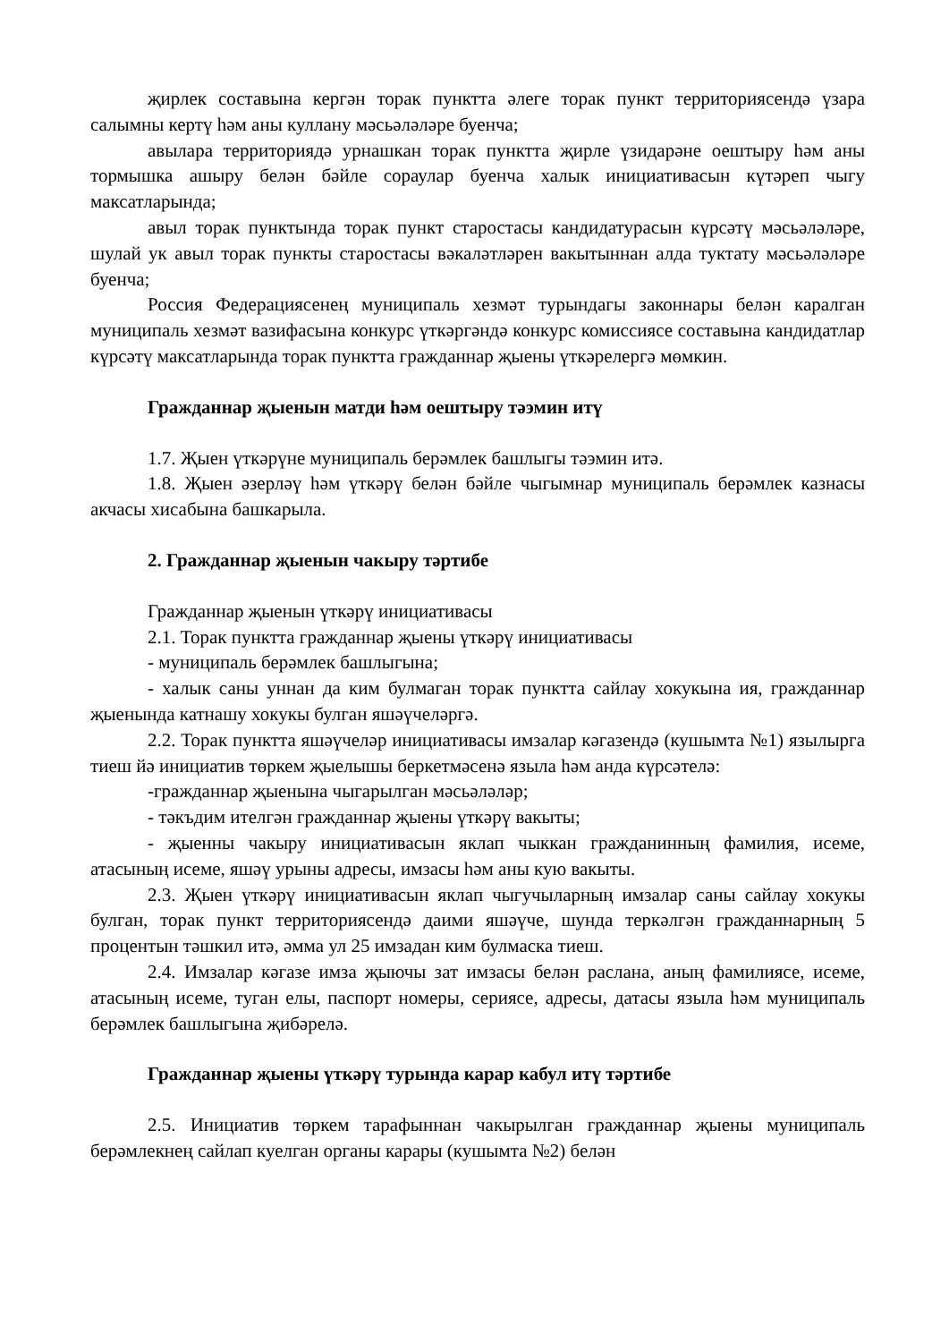җирлек составына кергән торак пунктта әлеге торак пункт территориясендә үзара салымны кертү һәм аны куллану мәсьәләләре буенча;
авылара территориядә урнашкан торак пунктта җирле үзидарәне оештыру һәм аны тормышка ашыру белән бәйле сораулар буенча халык инициативасын күтәреп чыгу максатларында;
авыл торак пунктында торак пункт старостасы кандидатурасын күрсәтү мәсьәләләре, шулай ук авыл торак пункты старостасы вәкаләтләрен вакытыннан алда туктату мәсьәләләре буенча;
Россия Федерациясенең муниципаль хезмәт турындагы законнары белән каралган муниципаль хезмәт вазифасына конкурс үткәргәндә конкурс комиссиясе составына кандидатлар күрсәтү максатларында торак пунктта гражданнар җыены үткәрелергә мөмкин.
Гражданнар җыенын матди һәм оештыру тәэмин итү
1.7. Җыен үткәрүне муниципаль берәмлек башлыгы тәэмин итә.
1.8. Җыен әзерләү һәм үткәрү белән бәйле чыгымнар муниципаль берәмлек казнасы акчасы хисабына башкарыла.
2. Гражданнар җыенын чакыру тәртибе
Гражданнар җыенын үткәрү инициативасы
2.1. Торак пунктта гражданнар җыены үткәрү инициативасы
- муниципаль берәмлек башлыгына;
- халык саны уннан да ким булмаган торак пунктта сайлау хокукына ия, гражданнар җыенында катнашу хокукы булган яшәүчеләргә.
2.2. Торак пунктта яшәүчеләр инициативасы имзалар кәгазендә (кушымта №1) язылырга тиеш йә инициатив төркем җыелышы беркетмәсенә языла һәм анда күрсәтелә:
-гражданнар җыенына чыгарылган мәсьәләләр;
- тәкъдим ителгән гражданнар җыены үткәрү вакыты;
- җыенны чакыру инициативасын яклап чыккан гражданинның фамилия, исеме, атасының исеме, яшәү урыны адресы, имзасы һәм аны кую вакыты.
2.3. Җыен үткәрү инициативасын яклап чыгучыларның имзалар саны сайлау хокукы булган, торак пункт территориясендә даими яшәүче, шунда теркәлгән гражданнарның 5 процентын тәшкил итә, әмма ул 25 имзадан ким булмаска тиеш.
2.4. Имзалар кәгазе имза җыючы зат имзасы белән раслана, аның фамилиясе, исеме, атасының исеме, туган елы, паспорт номеры, сериясе, адресы, датасы языла һәм муниципаль берәмлек башлыгына җибәрелә.
Гражданнар җыены үткәрү турында карар кабул итү тәртибе
2.5. Инициатив төркем тарафыннан чакырылган гражданнар җыены муниципаль берәмлекнең сайлап куелган органы карары (кушымта №2) белән